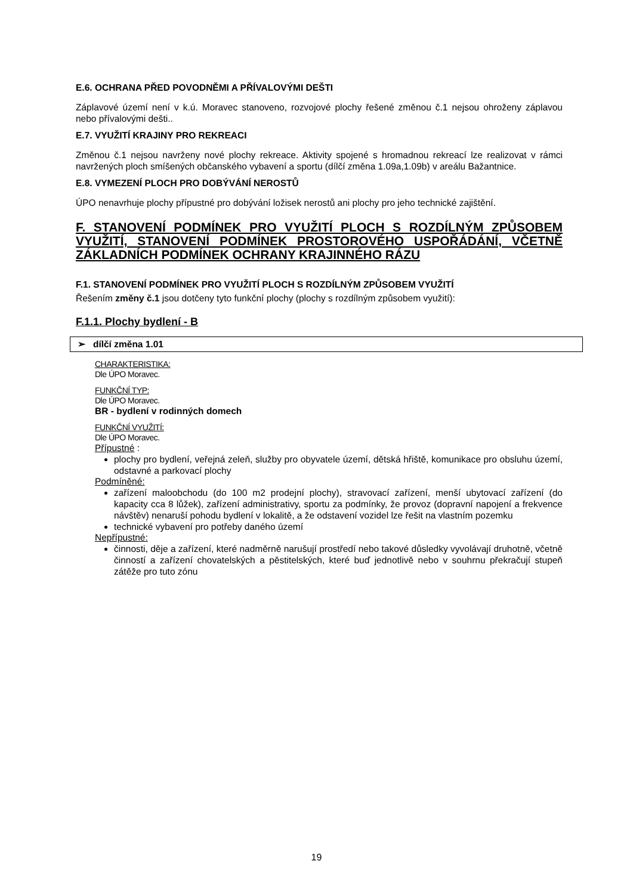E.6. OCHRANA PŘED POVODNĚMI A PŘÍVALOVÝMI DEŠTI
Záplavové území není v k.ú. Moravec stanoveno, rozvojové plochy řešené změnou č.1 nejsou ohroženy záplavou nebo přívalovými dešti..
E.7. VYUŽITÍ KRAJINY PRO REKREACI
Změnou č.1 nejsou navrženy nové plochy rekreace. Aktivity spojené s hromadnou rekreací lze realizovat v rámci navržených ploch smíšených občanského vybavení a sportu (dílčí změna 1.09a,1.09b) v areálu Bažantnice.
E.8. VYMEZENÍ PLOCH PRO DOBÝVÁNÍ NEROSTŮ
ÚPO nenavrhuje plochy přípustné pro dobývání ložisek nerostů ani plochy pro jeho technické zajištění.
F. STANOVENÍ PODMÍNEK PRO VYUŽITÍ PLOCH S ROZDÍLNÝM ZPŮSOBEM VYUŽITÍ, STANOVENÍ PODMÍNEK PROSTOROVÉHO USPOŘÁDÁNÍ, VČETNĚ ZÁKLADNÍCH PODMÍNEK OCHRANY KRAJINNÉHO RÁZU
F.1. STANOVENÍ PODMÍNEK PRO VYUŽITÍ PLOCH S ROZDÍLNÝM ZPŮSOBEM VYUŽITÍ
Řešením změny č.1 jsou dotčeny tyto funkční plochy (plochy s rozdílným způsobem využití):
F.1.1. Plochy bydlení - B
➢ dílčí změna 1.01
CHARAKTERISTIKA:
Dle ÚPO Moravec.
FUNKČNÍ TYP:
Dle ÚPO Moravec.
BR - bydlení v rodinných domech
FUNKČNÍ VYUŽITÍ:
Dle ÚPO Moravec.
Přípustné :
plochy pro bydlení, veřejná zeleň, služby pro obyvatele území, dětská hřiště, komunikace pro obsluhu území, odstavné a parkovací plochy
Podmíněné:
zařízení maloobchodu (do 100 m2 prodejní plochy), stravovací zařízení, menší ubytovací zařízení (do kapacity cca 8 lůžek), zařízení administrativy, sportu za podmínky, že provoz (dopravní napojení a frekvence návštěv) nenaruší pohodu bydlení v lokalitě, a že odstavení vozidel lze řešit na vlastním pozemku
technické vybavení pro potřeby daného území
Nepřípustné:
činnosti, děje a zařízení, které nadměrně narušují prostředí nebo takové důsledky vyvolávají druhotně, včetně činností a zařízení chovatelských a pěstitelských, které buď jednotlivě nebo v souhrnu překračují stupeň zátěže pro tuto zónu
19